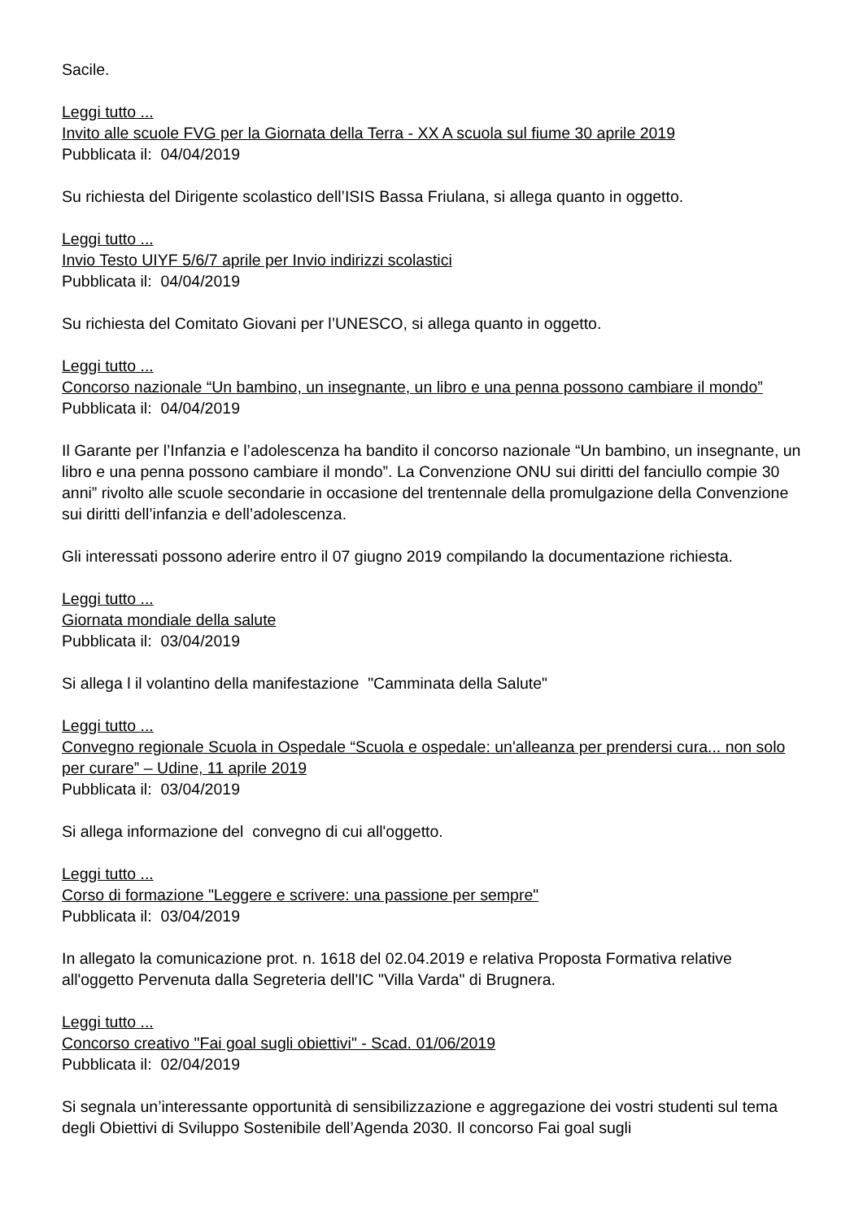Sacile.
Leggi tutto ...
Invito alle scuole FVG per la Giornata della Terra - XX A scuola sul fiume 30 aprile 2019
Pubblicata il: 04/04/2019
Su richiesta del Dirigente scolastico dell’ISIS Bassa Friulana, si allega quanto in oggetto.
Leggi tutto ...
Invio Testo UIYF 5/6/7 aprile per Invio indirizzi scolastici
Pubblicata il: 04/04/2019
Su richiesta del Comitato Giovani per l’UNESCO, si allega quanto in oggetto.
Leggi tutto ...
Concorso nazionale “Un bambino, un insegnante, un libro e una penna possono cambiare il mondo”
Pubblicata il: 04/04/2019
Il Garante per l’Infanzia e l’adolescenza ha bandito il concorso nazionale “Un bambino, un insegnante, un libro e una penna possono cambiare il mondo”. La Convenzione ONU sui diritti del fanciullo compie 30 anni” rivolto alle scuole secondarie in occasione del trentennale della promulgazione della Convenzione sui diritti dell’infanzia e dell’adolescenza.
Gli interessati possono aderire entro il 07 giugno 2019 compilando la documentazione richiesta.
Leggi tutto ...
Giornata mondiale della salute
Pubblicata il: 03/04/2019
Si allega l il volantino della manifestazione "Camminata della Salute"
Leggi tutto ...
Convegno regionale Scuola in Ospedale “Scuola e ospedale: un'alleanza per prendersi cura... non solo per curare” – Udine, 11 aprile 2019
Pubblicata il: 03/04/2019
Si allega informazione del convegno di cui all'oggetto.
Leggi tutto ...
Corso di formazione "Leggere e scrivere: una passione per sempre"
Pubblicata il: 03/04/2019
In allegato la comunicazione prot. n. 1618 del 02.04.2019 e relativa Proposta Formativa relative all'oggetto Pervenuta dalla Segreteria dell'IC "Villa Varda" di Brugnera.
Leggi tutto ...
Concorso creativo "Fai goal sugli obiettivi" - Scad. 01/06/2019
Pubblicata il: 02/04/2019
Si segnala un’interessante opportunità di sensibilizzazione e aggregazione dei vostri studenti sul tema degli Obiettivi di Sviluppo Sostenibile dell’Agenda 2030. Il concorso Fai goal sugli